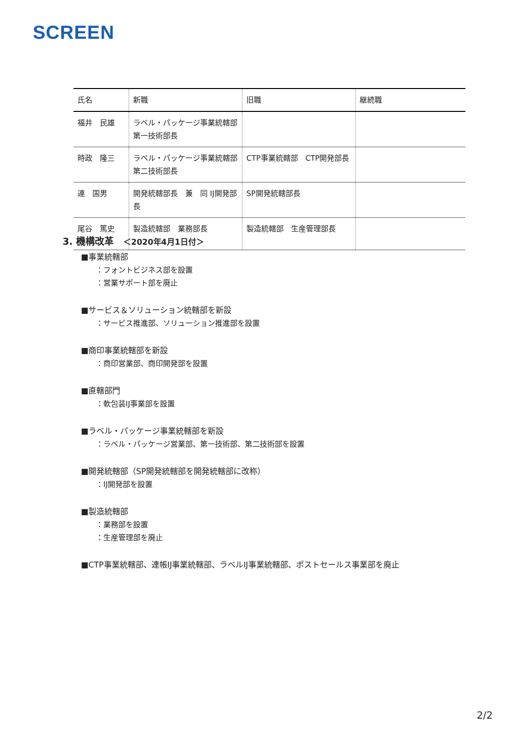SCREEN
| 氏名 | 新職 | 旧職 | 継続職 |
| --- | --- | --- | --- |
| 福井 民雄 | ラベル・パッケージ事業統轄部 第一技術部長 | | |
| 時政 隆三 | ラベル・パッケージ事業統轄部 第二技術部長 | CTP事業統轄部 CTP開発部長 | |
| 連 国男 | 開発統轄部長 兼 同 IJ開発部長 | SP開発統轄部長 | |
| 尾谷 篤史 | 製造統轄部 業務部長 | 製造統轄部 生産管理部長 | |
3. 機構改革　＜2020年4月1日付＞
■事業統轄部
：フォントビジネス部を設置
：営業サポート部を廃止
■サービス＆ソリューション統轄部を新設
：サービス推進部、ソリューション推進部を設置
■商印事業統轄部を新設
：商印営業部、商印開発部を設置
■直轄部門
：軟包装IJ事業部を設置
■ラベル・パッケージ事業統轄部を新設
：ラベル・パッケージ営業部、第一技術部、第二技術部を設置
■開発統轄部（SP開発統轄部を開発統轄部に改称）
：IJ開発部を設置
■製造統轄部
：業務部を設置
：生産管理部を廃止
■CTP事業統轄部、連帳IJ事業統轄部、ラベルIJ事業統轄部、ポストセールス事業部を廃止
2/2